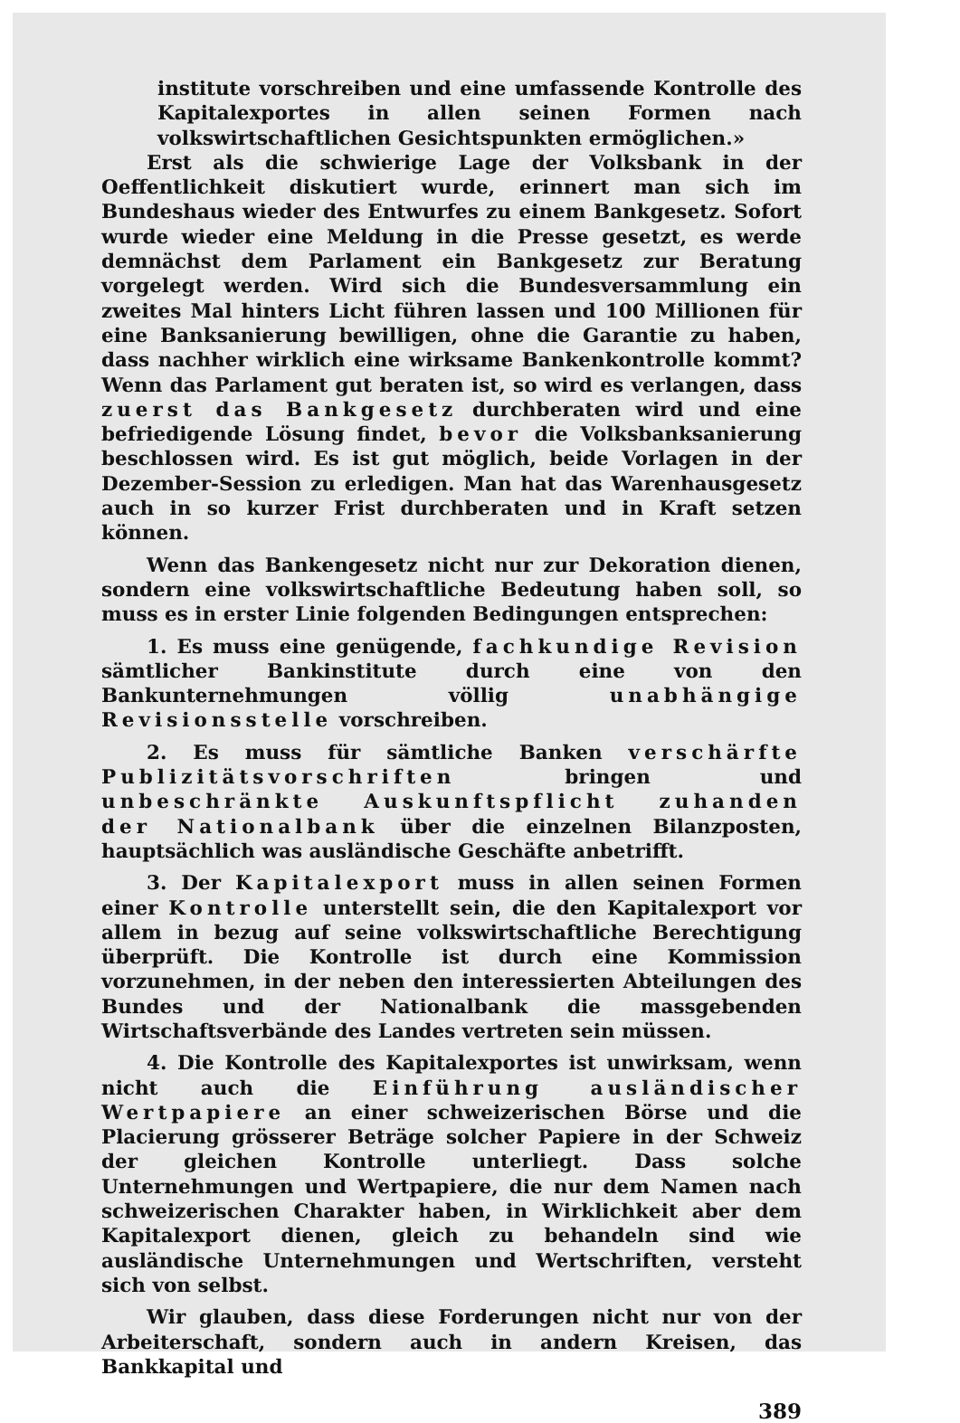institute vorschreiben und eine umfassende Kontrolle des Kapitalexportes in allen seinen Formen nach volkswirtschaftlichen Gesichtspunkten ermöglichen.»
Erst als die schwierige Lage der Volksbank in der Oeffentlichkeit diskutiert wurde, erinnert man sich im Bundeshaus wieder des Entwurfes zu einem Bankgesetz. Sofort wurde wieder eine Meldung in die Presse gesetzt, es werde demnächst dem Parlament ein Bankgesetz zur Beratung vorgelegt werden. Wird sich die Bundesversammlung ein zweites Mal hinters Licht führen lassen und 100 Millionen für eine Banksanierung bewilligen, ohne die Garantie zu haben, dass nachher wirklich eine wirksame Bankenkontrolle kommt? Wenn das Parlament gut beraten ist, so wird es verlangen, dass zuerst das Bankgesetz durchberaten wird und eine befriedigende Lösung findet, bevor die Volksbanksanierung beschlossen wird. Es ist gut möglich, beide Vorlagen in der Dezember-Session zu erledigen. Man hat das Warenhausgesetz auch in so kurzer Frist durchberaten und in Kraft setzen können.
Wenn das Bankengesetz nicht nur zur Dekoration dienen, sondern eine volkswirtschaftliche Bedeutung haben soll, so muss es in erster Linie folgenden Bedingungen entsprechen:
1. Es muss eine genügende, fachkundige Revision sämtlicher Bankinstitute durch eine von den Bankunternehmungen völlig unabhängige Revisionsstelle vorschreiben.
2. Es muss für sämtliche Banken verschärfte Publizitätsvorschriften bringen und unbeschränkte Auskunftspflicht zuhanden der Nationalbank über die einzelnen Bilanzposten, hauptsächlich was ausländische Geschäfte anbetrifft.
3. Der Kapitalexport muss in allen seinen Formen einer Kontrolle unterstellt sein, die den Kapitalexport vor allem in bezug auf seine volkswirtschaftliche Berechtigung überprüft. Die Kontrolle ist durch eine Kommission vorzunehmen, in der neben den interessierten Abteilungen des Bundes und der Nationalbank die massgebenden Wirtschaftsverbände des Landes vertreten sein müssen.
4. Die Kontrolle des Kapitalexportes ist unwirksam, wenn nicht auch die Einführung ausländischer Wertpapiere an einer schweizerischen Börse und die Placierung grösserer Beträge solcher Papiere in der Schweiz der gleichen Kontrolle unterliegt. Dass solche Unternehmungen und Wertpapiere, die nur dem Namen nach schweizerischen Charakter haben, in Wirklichkeit aber dem Kapitalexport dienen, gleich zu behandeln sind wie ausländische Unternehmungen und Wertschriften, versteht sich von selbst.
Wir glauben, dass diese Forderungen nicht nur von der Arbeiterschaft, sondern auch in andern Kreisen, das Bankkapital und
389